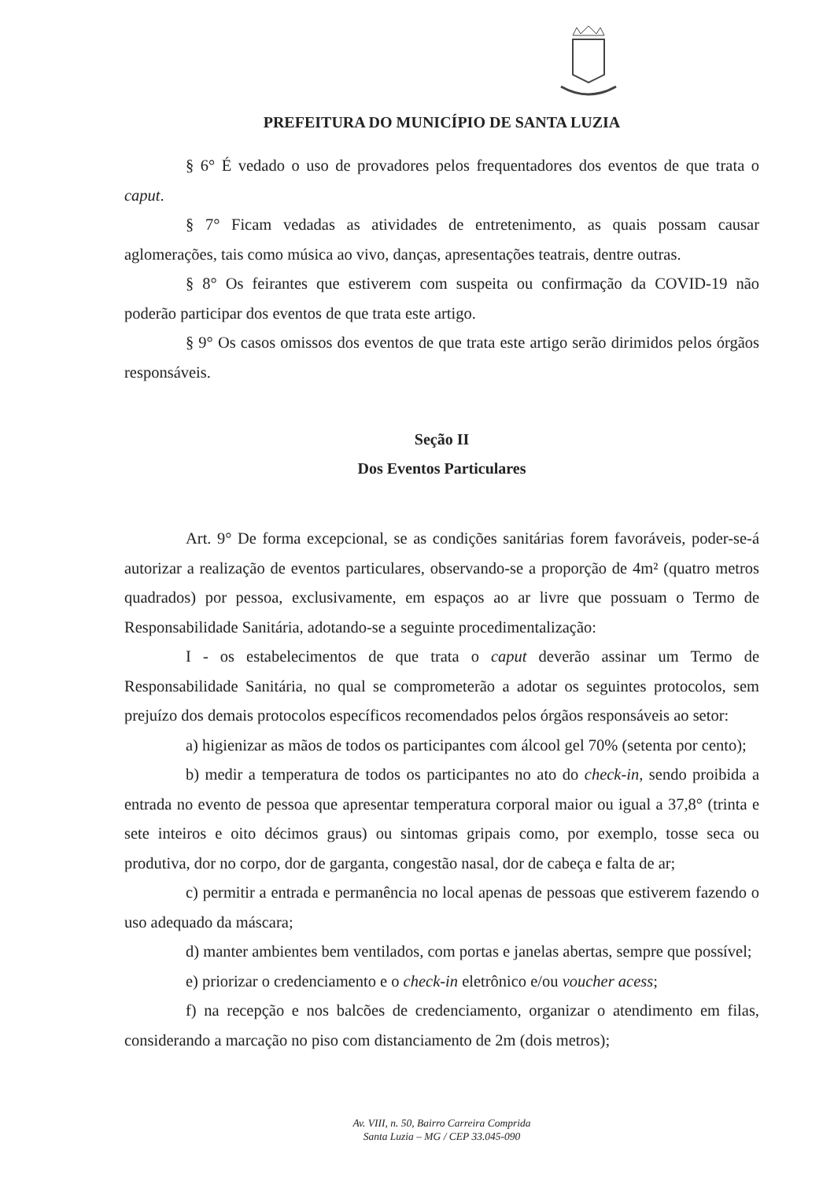PREFEITURA DO MUNICÍPIO DE SANTA LUZIA
§ 6° É vedado o uso de provadores pelos frequentadores dos eventos de que trata o caput.
§ 7° Ficam vedadas as atividades de entretenimento, as quais possam causar aglomerações, tais como música ao vivo, danças, apresentações teatrais, dentre outras.
§ 8° Os feirantes que estiverem com suspeita ou confirmação da COVID-19 não poderão participar dos eventos de que trata este artigo.
§ 9° Os casos omissos dos eventos de que trata este artigo serão dirimidos pelos órgãos responsáveis.
Seção II
Dos Eventos Particulares
Art. 9° De forma excepcional, se as condições sanitárias forem favoráveis, poder-se-á autorizar a realização de eventos particulares, observando-se a proporção de 4m² (quatro metros quadrados) por pessoa, exclusivamente, em espaços ao ar livre que possuam o Termo de Responsabilidade Sanitária, adotando-se a seguinte procedimentalização:
I - os estabelecimentos de que trata o caput deverão assinar um Termo de Responsabilidade Sanitária, no qual se comprometerão a adotar os seguintes protocolos, sem prejuízo dos demais protocolos específicos recomendados pelos órgãos responsáveis ao setor:
a) higienizar as mãos de todos os participantes com álcool gel 70% (setenta por cento);
b) medir a temperatura de todos os participantes no ato do check-in, sendo proibida a entrada no evento de pessoa que apresentar temperatura corporal maior ou igual a 37,8° (trinta e sete inteiros e oito décimos graus) ou sintomas gripais como, por exemplo, tosse seca ou produtiva, dor no corpo, dor de garganta, congestão nasal, dor de cabeça e falta de ar;
c) permitir a entrada e permanência no local apenas de pessoas que estiverem fazendo o uso adequado da máscara;
d) manter ambientes bem ventilados, com portas e janelas abertas, sempre que possível;
e) priorizar o credenciamento e o check-in eletrônico e/ou voucher acess;
f) na recepção e nos balcões de credenciamento, organizar o atendimento em filas, considerando a marcação no piso com distanciamento de 2m (dois metros);
Av. VIII, n. 50, Bairro Carreira Comprida
Santa Luzia – MG / CEP 33.045-090